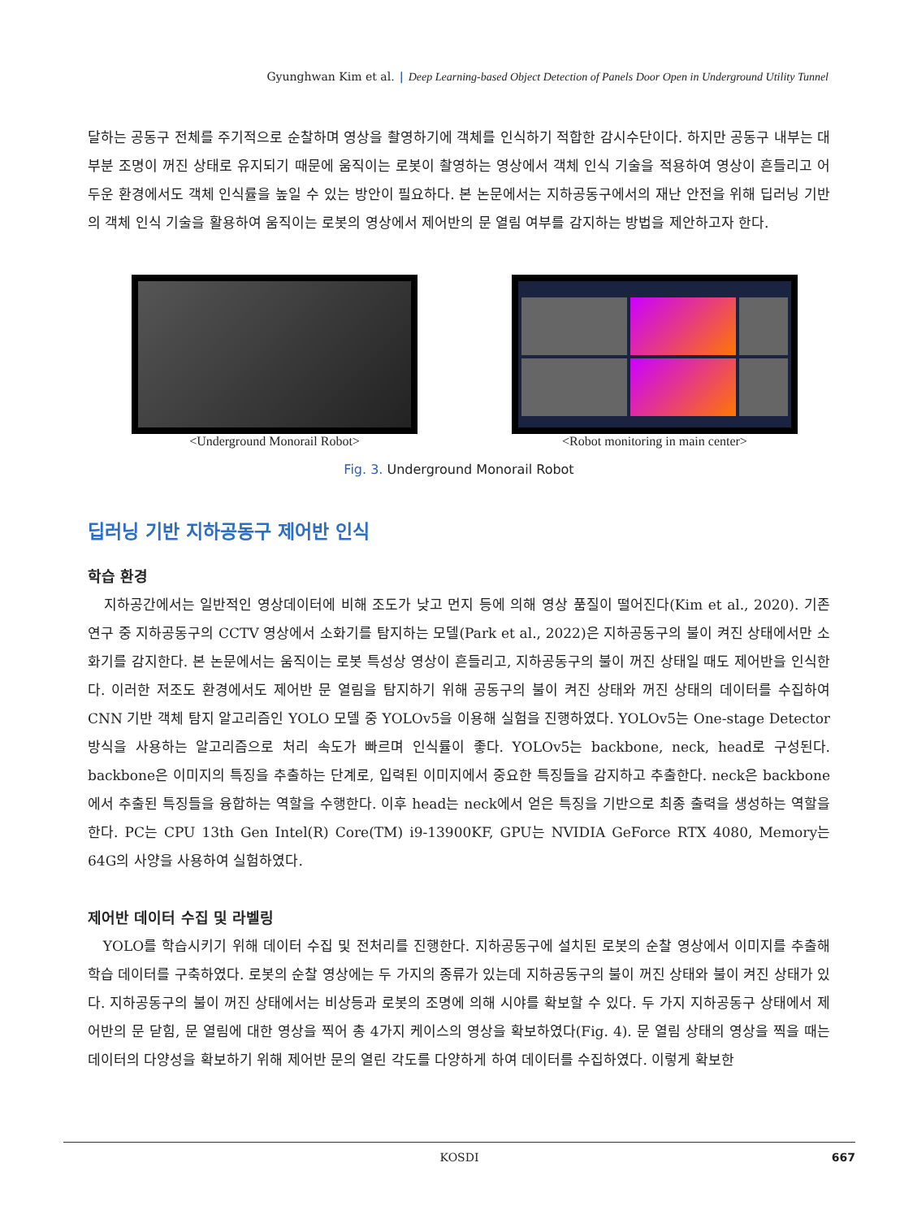Gyunghwan Kim et al. | Deep Learning-based Object Detection of Panels Door Open in Underground Utility Tunnel
달하는 공동구 전체를 주기적으로 순찰하며 영상을 촬영하기에 객체를 인식하기 적합한 감시수단이다. 하지만 공동구 내부는 대부분 조명이 꺼진 상태로 유지되기 때문에 움직이는 로봇이 촬영하는 영상에서 객체 인식 기술을 적용하여 영상이 흔들리고 어두운 환경에서도 객체 인식률을 높일 수 있는 방안이 필요하다. 본 논문에서는 지하공동구에서의 재난 안전을 위해 딥러닝 기반의 객체 인식 기술을 활용하여 움직이는 로봇의 영상에서 제어반의 문 열림 여부를 감지하는 방법을 제안하고자 한다.
<Underground Monorail Robot> <Robot monitoring in main center>
Fig. 3. Underground Monorail Robot
딥러닝 기반 지하공동구 제어반 인식
학습 환경
지하공간에서는 일반적인 영상데이터에 비해 조도가 낮고 먼지 등에 의해 영상 품질이 떨어진다(Kim et al., 2020). 기존 연구 중 지하공동구의 CCTV 영상에서 소화기를 탐지하는 모델(Park et al., 2022)은 지하공동구의 불이 켜진 상태에서만 소화기를 감지한다. 본 논문에서는 움직이는 로봇 특성상 영상이 흔들리고, 지하공동구의 불이 꺼진 상태일 때도 제어반을 인식한다. 이러한 저조도 환경에서도 제어반 문 열림을 탐지하기 위해 공동구의 불이 켜진 상태와 꺼진 상태의 데이터를 수집하여 CNN 기반 객체 탐지 알고리즘인 YOLO 모델 중 YOLOv5을 이용해 실험을 진행하였다. YOLOv5는 One-stage Detector 방식을 사용하는 알고리즘으로 처리 속도가 빠르며 인식률이 좋다. YOLOv5는 backbone, neck, head로 구성된다. backbone은 이미지의 특징을 추출하는 단계로, 입력된 이미지에서 중요한 특징들을 감지하고 추출한다. neck은 backbone에서 추출된 특징들을 융합하는 역할을 수행한다. 이후 head는 neck에서 얻은 특징을 기반으로 최종 출력을 생성하는 역할을 한다. PC는 CPU 13th Gen Intel(R) Core(TM) i9-13900KF, GPU는 NVIDIA GeForce RTX 4080, Memory는 64G의 사양을 사용하여 실험하였다.
제어반 데이터 수집 및 라벨링
YOLO를 학습시키기 위해 데이터 수집 및 전처리를 진행한다. 지하공동구에 설치된 로봇의 순찰 영상에서 이미지를 추출해 학습 데이터를 구축하였다. 로봇의 순찰 영상에는 두 가지의 종류가 있는데 지하공동구의 불이 꺼진 상태와 불이 켜진 상태가 있다. 지하공동구의 불이 꺼진 상태에서는 비상등과 로봇의 조명에 의해 시야를 확보할 수 있다. 두 가지 지하공동구 상태에서 제어반의 문 닫힘, 문 열림에 대한 영상을 찍어 총 4가지 케이스의 영상을 확보하였다(Fig. 4). 문 열림 상태의 영상을 찍을 때는 데이터의 다양성을 확보하기 위해 제어반 문의 열린 각도를 다양하게 하여 데이터를 수집하였다. 이렇게 확보한
KOSDI 667